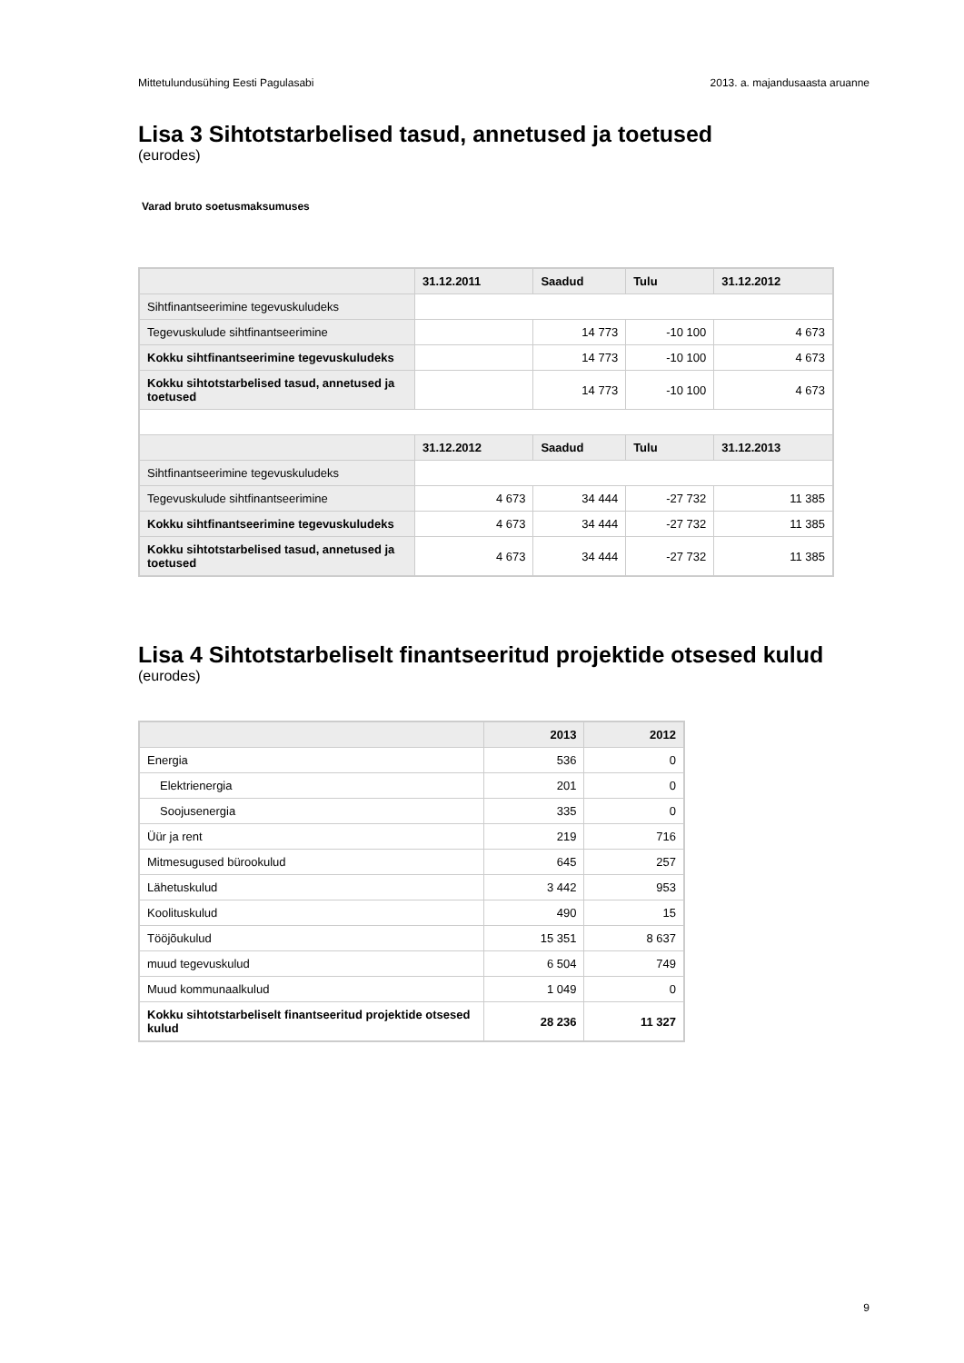Mittetulundusühing Eesti Pagulasabi 2013. a. majandusaasta aruanne
Lisa 3 Sihtotstarbelised tasud, annetused ja toetused
(eurodes)
Varad bruto soetusmaksumuses
| | 31.12.2011 | Saadud | Tulu | 31.12.2012 |
| --- | --- | --- | --- | --- |
| Sihtfinantseerimine tegevuskuludeks | | | | |
| Tegevuskulude sihtfinantseerimine | | 14 773 | -10 100 | 4 673 |
| Kokku sihtfinantseerimine tegevuskuludeks | | 14 773 | -10 100 | 4 673 |
| Kokku sihtotstarbelised tasud, annetused ja toetused | | 14 773 | -10 100 | 4 673 |
| | 31.12.2012 | Saadud | Tulu | 31.12.2013 |
| Sihtfinantseerimine tegevuskuludeks | | | | |
| Tegevuskulude sihtfinantseerimine | 4 673 | 34 444 | -27 732 | 11 385 |
| Kokku sihtfinantseerimine tegevuskuludeks | 4 673 | 34 444 | -27 732 | 11 385 |
| Kokku sihtotstarbelised tasud, annetused ja toetused | 4 673 | 34 444 | -27 732 | 11 385 |
Lisa 4 Sihtotstarbeliselt finantseeritud projektide otsesed kulud
(eurodes)
| | 2013 | 2012 |
| --- | --- | --- |
| Energia | 536 | 0 |
| Elektrienergia | 201 | 0 |
| Soojusenergia | 335 | 0 |
| Üür ja rent | 219 | 716 |
| Mitmesugused bürookulud | 645 | 257 |
| Lähetuskulud | 3 442 | 953 |
| Koolituskulud | 490 | 15 |
| Tööjõukulud | 15 351 | 8 637 |
| muud tegevuskulud | 6 504 | 749 |
| Muud kommunaalkulud | 1 049 | 0 |
| Kokku sihtotstarbeliselt finantseeritud projektide otsesed kulud | 28 236 | 11 327 |
9